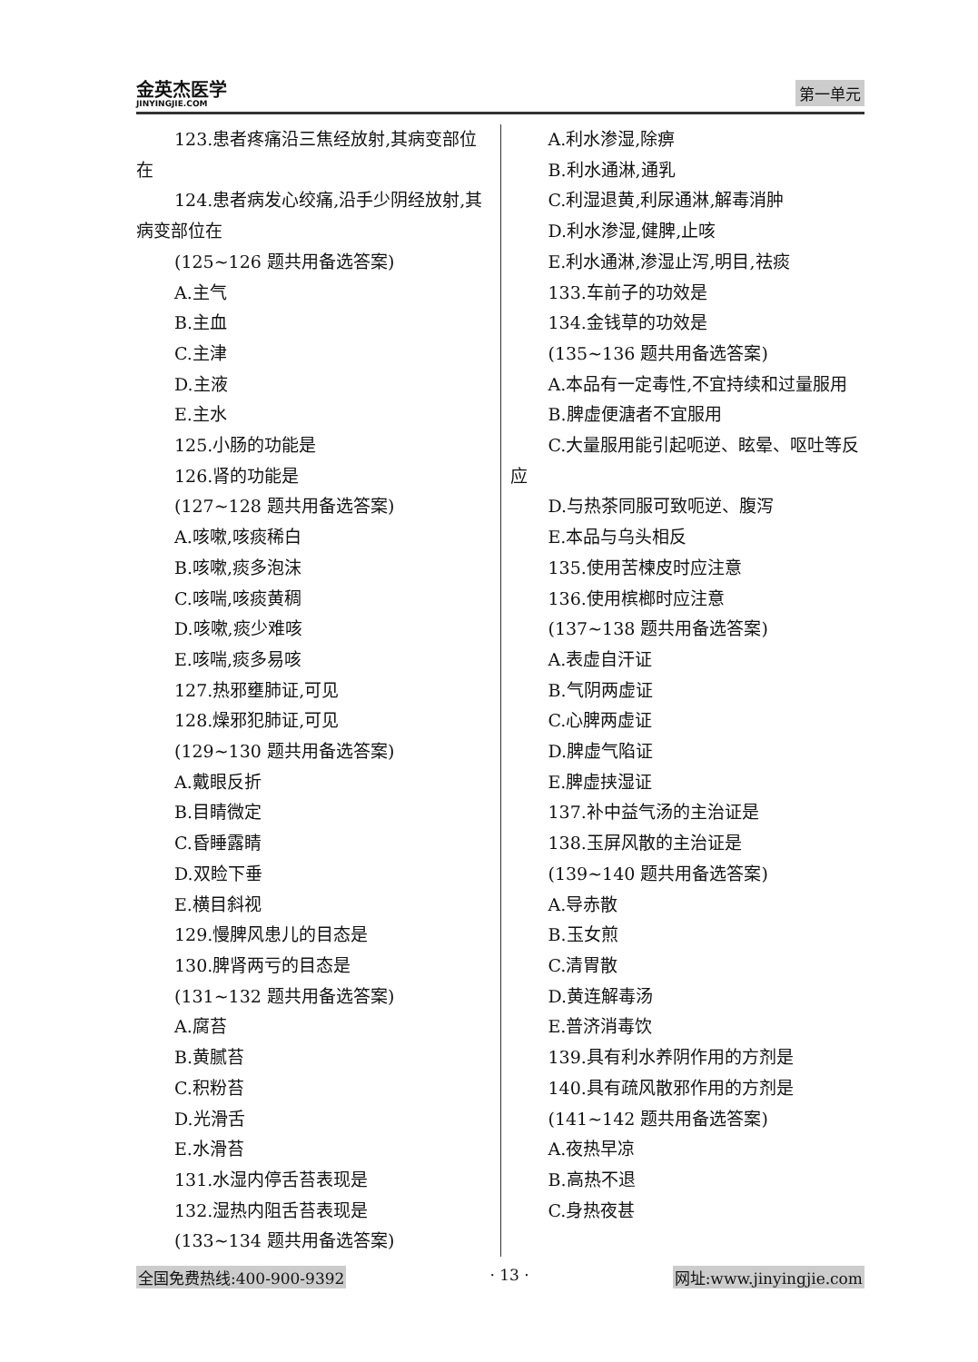金英杰医学
JINYINGJIE.COM
第一单元
123.患者疼痛沿三焦经放射,其病变部位在
124.患者病发心绞痛,沿手少阴经放射,其病变部位在
(125~126 题共用备选答案)
A.主气
B.主血
C.主津
D.主液
E.主水
125.小肠的功能是
126.肾的功能是
(127~128 题共用备选答案)
A.咳嗽,咳痰稀白
B.咳嗽,痰多泡沫
C.咳喘,咳痰黄稠
D.咳嗽,痰少难咳
E.咳喘,痰多易咳
127.热邪壅肺证,可见
128.燥邪犯肺证,可见
(129~130 题共用备选答案)
A.戴眼反折
B.目睛微定
C.昏睡露睛
D.双睑下垂
E.横目斜视
129.慢脾风患儿的目态是
130.脾肾两亏的目态是
(131~132 题共用备选答案)
A.腐苔
B.黄腻苔
C.积粉苔
D.光滑舌
E.水滑苔
131.水湿内停舌苔表现是
132.湿热内阻舌苔表现是
(133~134 题共用备选答案)
A.利水渗湿,除痹
B.利水通淋,通乳
C.利湿退黄,利尿通淋,解毒消肿
D.利水渗湿,健脾,止咳
E.利水通淋,渗湿止泻,明目,祛痰
133.车前子的功效是
134.金钱草的功效是
(135~136 题共用备选答案)
A.本品有一定毒性,不宜持续和过量服用
B.脾虚便溏者不宜服用
C.大量服用能引起呃逆、眩晕、呕吐等反应
D.与热茶同服可致呃逆、腹泻
E.本品与乌头相反
135.使用苦楝皮时应注意
136.使用槟榔时应注意
(137~138 题共用备选答案)
A.表虚自汗证
B.气阴两虚证
C.心脾两虚证
D.脾虚气陷证
E.脾虚挟湿证
137.补中益气汤的主治证是
138.玉屏风散的主治证是
(139~140 题共用备选答案)
A.导赤散
B.玉女煎
C.清胃散
D.黄连解毒汤
E.普济消毒饮
139.具有利水养阴作用的方剂是
140.具有疏风散邪作用的方剂是
(141~142 题共用备选答案)
A.夜热早凉
B.高热不退
C.身热夜甚
全国免费热线:400-900-9392 · 13 · 网址:www.jinyingjie.com